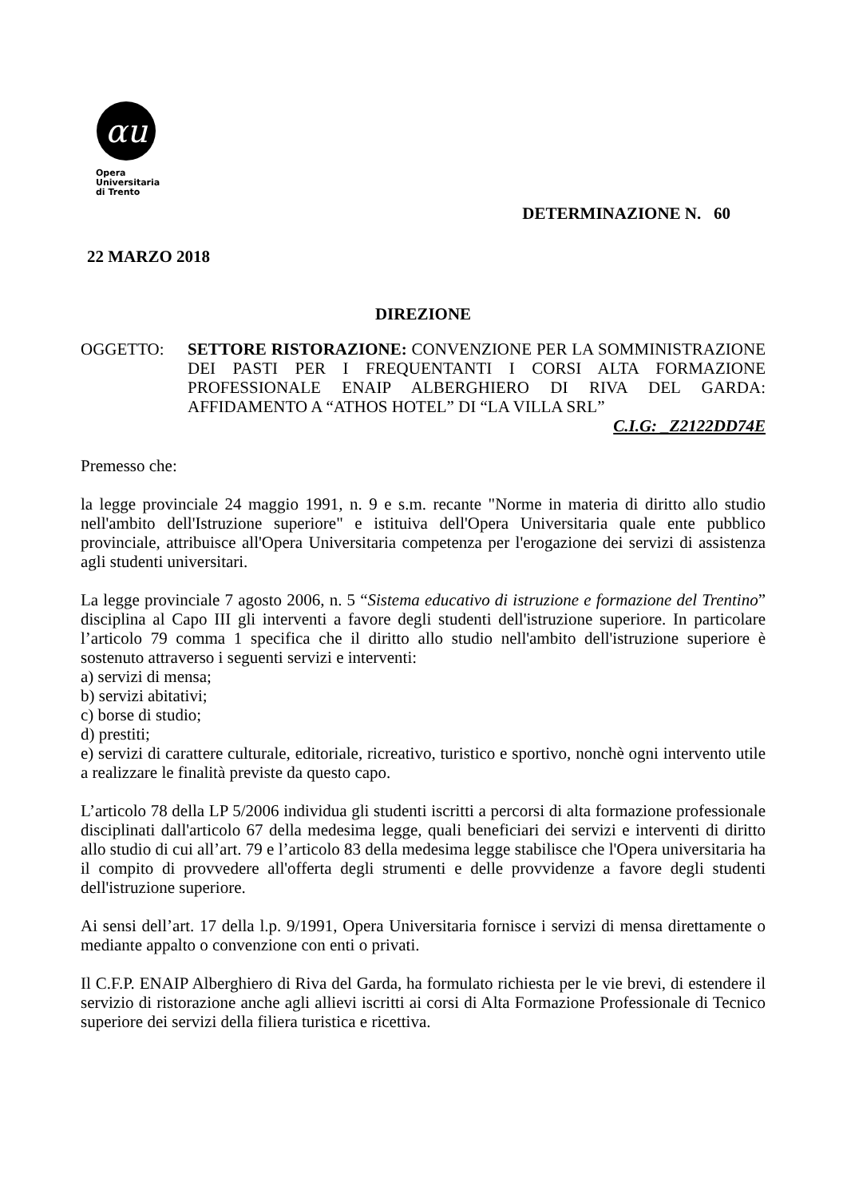αu
Opera
Universitaria
di Trento
DETERMINAZIONE N. 60
22 MARZO 2018
DIREZIONE
OGGETTO: SETTORE RISTORAZIONE: CONVENZIONE PER LA SOMMINISTRAZIONE DEI PASTI PER I FREQUENTANTI I CORSI ALTA FORMAZIONE PROFESSIONALE ENAIP ALBERGHIERO DI RIVA DEL GARDA: AFFIDAMENTO A “ATHOS HOTEL” DI “LA VILLA SRL”
C.I.G: _Z2122DD74E
Premesso che:
la legge provinciale 24 maggio 1991, n. 9 e s.m. recante "Norme in materia di diritto allo studio nell'ambito dell'Istruzione superiore" e istituiva dell'Opera Universitaria quale ente pubblico provinciale, attribuisce all'Opera Universitaria competenza per l'erogazione dei servizi di assistenza agli studenti universitari.
La legge provinciale 7 agosto 2006, n. 5 “Sistema educativo di istruzione e formazione del Trentino” disciplina al Capo III gli interventi a favore degli studenti dell'istruzione superiore. In particolare l’articolo 79 comma 1 specifica che il diritto allo studio nell'ambito dell'istruzione superiore è sostenuto attraverso i seguenti servizi e interventi:
a) servizi di mensa;
b) servizi abitativi;
c) borse di studio;
d) prestiti;
e) servizi di carattere culturale, editoriale, ricreativo, turistico e sportivo, nonchè ogni intervento utile a realizzare le finalità previste da questo capo.
L’articolo 78 della LP 5/2006 individua gli studenti iscritti a percorsi di alta formazione professionale disciplinati dall'articolo 67 della medesima legge, quali beneficiari dei servizi e interventi di diritto allo studio di cui all’art. 79 e l’articolo 83 della medesima legge stabilisce che l'Opera universitaria ha il compito di provvedere all'offerta degli strumenti e delle provvidenze a favore degli studenti dell'istruzione superiore.
Ai sensi dell’art. 17 della l.p. 9/1991, Opera Universitaria fornisce i servizi di mensa direttamente o mediante appalto o convenzione con enti o privati.
Il C.F.P. ENAIP Alberghiero di Riva del Garda, ha formulato richiesta per le vie brevi, di estendere il servizio di ristorazione anche agli allievi iscritti ai corsi di Alta Formazione Professionale di Tecnico superiore dei servizi della filiera turistica e ricettiva.